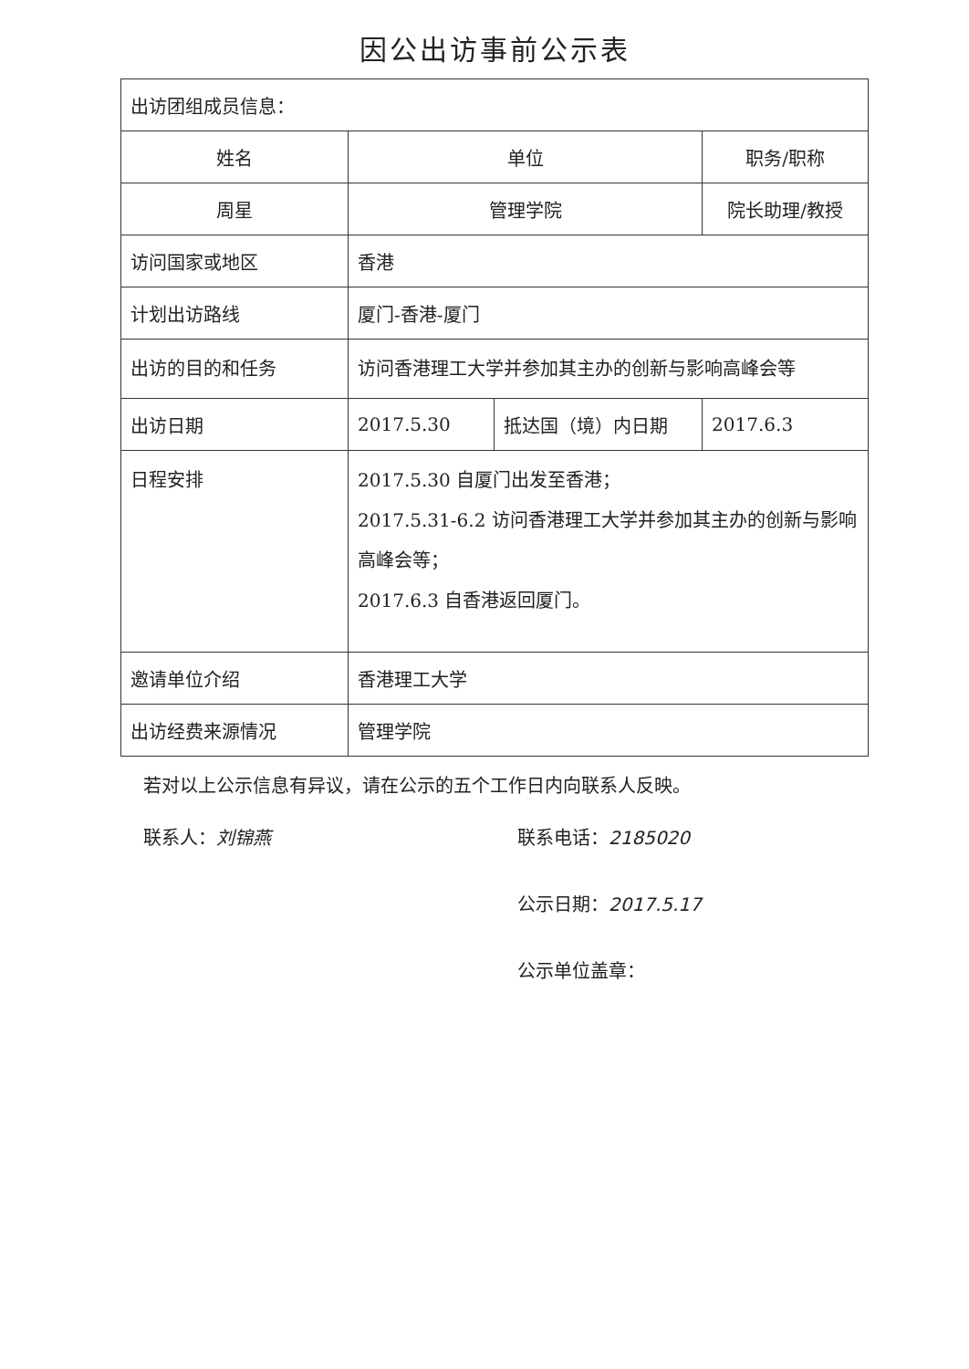因公出访事前公示表
| 出访团组成员信息： | | | |
| 姓名 | 单位 | | 职务/职称 |
| 周星 | 管理学院 | | 院长助理/教授 |
| 访问国家或地区 | 香港 | | |
| 计划出访路线 | 厦门-香港-厦门 | | |
| 出访的目的和任务 | 访问香港理工大学并参加其主办的创新与影响高峰会等 | | |
| 出访日期 | 2017.5.30 | 抵达国（境）内日期 | 2017.6.3 |
| 日程安排 | 2017.5.30 自厦门出发至香港； 2017.5.31-6.2 访问香港理工大学并参加其主办的创新与影响高峰会等； 2017.6.3 自香港返回厦门。 | | |
| 邀请单位介绍 | 香港理工大学 | | |
| 出访经费来源情况 | 管理学院 | | |
若对以上公示信息有异议，请在公示的五个工作日内向联系人反映。
联系人：刘锦燕 联系电话：2185020
公示日期：2017.5.17
公示单位盖章：